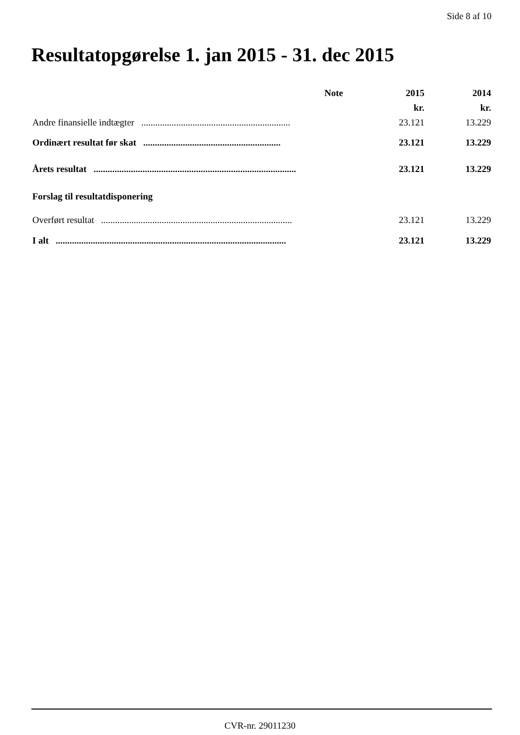Side 8 af 10
Resultatopgørelse 1. jan 2015 - 31. dec 2015
| | Note | 2015 | 2014 |
| --- | --- | --- | --- |
| | | kr. | kr. |
| Andre finansielle indtægter ................................................................ | | 23.121 | 13.229 |
| Ordinært resultat før skat ........................................................... | | 23.121 | 13.229 |
| Årets resultat ....................................................................................... | | 23.121 | 13.229 |
| Forslag til resultatdisponering | | | |
| Overført resultat .................................................................................. | | 23.121 | 13.229 |
| I alt ................................................................................................... | | 23.121 | 13.229 |
CVR-nr. 29011230